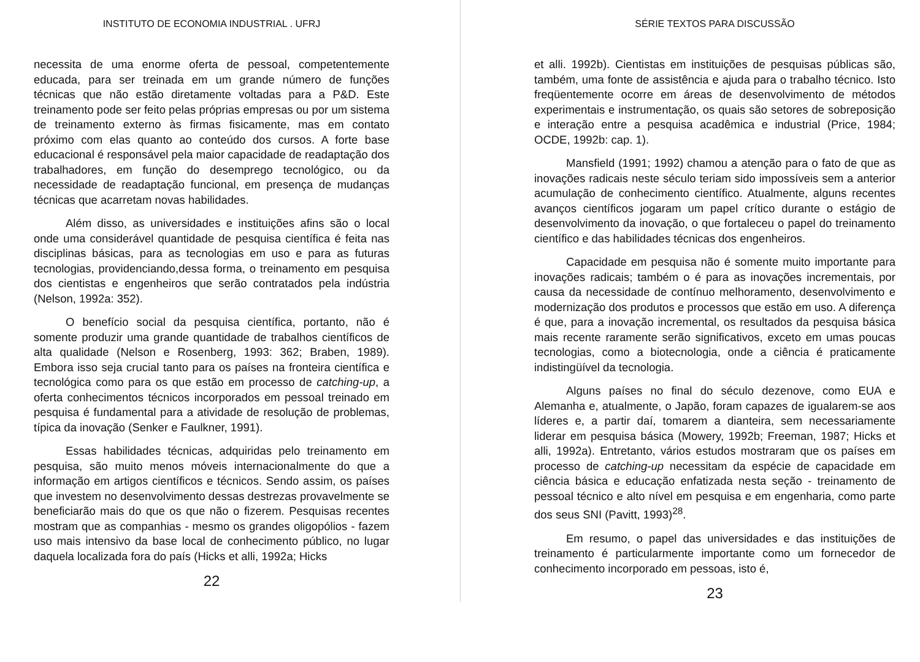INSTITUTO DE ECONOMIA INDUSTRIAL . UFRJ
necessita de uma enorme oferta de pessoal, competentemente educada, para ser treinada em um grande número de funções técnicas que não estão diretamente voltadas para a P&D. Este treinamento pode ser feito pelas próprias empresas ou por um sistema de treinamento externo às firmas fisicamente, mas em contato próximo com elas quanto ao conteúdo dos cursos. A forte base educacional é responsável pela maior capacidade de readaptação dos trabalhadores, em função do desemprego tecnológico, ou da necessidade de readaptação funcional, em presença de mudanças técnicas que acarretam novas habilidades.
Além disso, as universidades e instituições afins são o local onde uma considerável quantidade de pesquisa científica é feita nas disciplinas básicas, para as tecnologias em uso e para as futuras tecnologias, providenciando,dessa forma, o treinamento em pesquisa dos cientistas e engenheiros que serão contratados pela indústria (Nelson, 1992a: 352).
O benefício social da pesquisa científica, portanto, não é somente produzir uma grande quantidade de trabalhos científicos de alta qualidade (Nelson e Rosenberg, 1993: 362; Braben, 1989). Embora isso seja crucial tanto para os países na fronteira científica e tecnológica como para os que estão em processo de catching-up, a oferta conhecimentos técnicos incorporados em pessoal treinado em pesquisa é fundamental para a atividade de resolução de problemas, típica da inovação (Senker e Faulkner, 1991).
Essas habilidades técnicas, adquiridas pelo treinamento em pesquisa, são muito menos móveis internacionalmente do que a informação em artigos científicos e técnicos. Sendo assim, os países que investem no desenvolvimento dessas destrezas provavelmente se beneficiarão mais do que os que não o fizerem. Pesquisas recentes mostram que as companhias - mesmo os grandes oligopólios - fazem uso mais intensivo da base local de conhecimento público, no lugar daquela localizada fora do país (Hicks et alli, 1992a; Hicks
22
SÉRIE TEXTOS PARA DISCUSSÃO
et alli. 1992b). Cientistas em instituições de pesquisas públicas são, também, uma fonte de assistência e ajuda para o trabalho técnico. Isto freqüentemente ocorre em áreas de desenvolvimento de métodos experimentais e instrumentação, os quais são setores de sobreposição e interação entre a pesquisa acadêmica e industrial (Price, 1984; OCDE, 1992b: cap. 1).
Mansfield (1991; 1992) chamou a atenção para o fato de que as inovações radicais neste século teriam sido impossíveis sem a anterior acumulação de conhecimento científico. Atualmente, alguns recentes avanços científicos jogaram um papel crítico durante o estágio de desenvolvimento da inovação, o que fortaleceu o papel do treinamento científico e das habilidades técnicas dos engenheiros.
Capacidade em pesquisa não é somente muito importante para inovações radicais; também o é para as inovações incrementais, por causa da necessidade de contínuo melhoramento, desenvolvimento e modernização dos produtos e processos que estão em uso. A diferença é que, para a inovação incremental, os resultados da pesquisa básica mais recente raramente serão significativos, exceto em umas poucas tecnologias, como a biotecnologia, onde a ciência é praticamente indistingüível da tecnologia.
Alguns países no final do século dezenove, como EUA e Alemanha e, atualmente, o Japão, foram capazes de igualarem-se aos líderes e, a partir daí, tomarem a dianteira, sem necessariamente liderar em pesquisa básica (Mowery, 1992b; Freeman, 1987; Hicks et alli, 1992a). Entretanto, vários estudos mostraram que os países em processo de catching-up necessitam da espécie de capacidade em ciência básica e educação enfatizada nesta seção - treinamento de pessoal técnico e alto nível em pesquisa e em engenharia, como parte dos seus SNI (Pavitt, 1993)<sup>28</sup>.
Em resumo, o papel das universidades e das instituições de treinamento é particularmente importante como um fornecedor de conhecimento incorporado em pessoas, isto é,
23